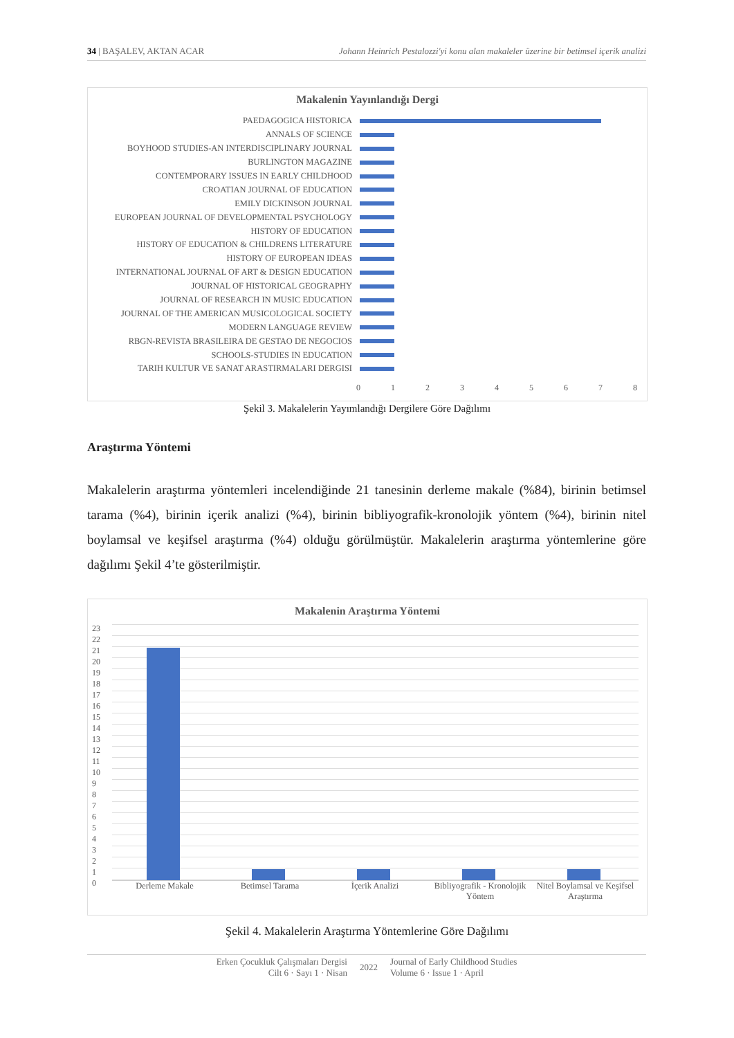34 | BAŞALEV, AKTAN ACAR Johann Heinrich Pestalozzi'yi konu alan makaleler üzerine bir betimsel içerik analizi
Makalenin Yayınlandığı Dergi
PAEDAGOGICA HISTORICA
ANNALS OF SCIENCE
BOYHOOD STUDIES-AN INTERDISCIPLINARY JOURNAL
BURLINGTON MAGAZINE
CONTEMPORARY ISSUES IN EARLY CHILDHOOD
CROATIAN JOURNAL OF EDUCATION
EMILY DICKINSON JOURNAL
EUROPEAN JOURNAL OF DEVELOPMENTAL PSYCHOLOGY
HISTORY OF EDUCATION
HISTORY OF EDUCATION & CHILDRENS LITERATURE
HISTORY OF EUROPEAN IDEAS
INTERNATIONAL JOURNAL OF ART & DESIGN EDUCATION
JOURNAL OF HISTORICAL GEOGRAPHY
JOURNAL OF RESEARCH IN MUSIC EDUCATION
JOURNAL OF THE AMERICAN MUSICOLOGICAL SOCIETY
MODERN LANGUAGE REVIEW
RBGN-REVISTA BRASILEIRA DE GESTAO DE NEGOCIOS
SCHOOLS-STUDIES IN EDUCATION
TARIH KULTUR VE SANAT ARASTIRMALARI DERGISI
012345678
Şekil 3. Makalelerin Yayımlandığı Dergilere Göre Dağılımı
Araştırma Yöntemi
Makalelerin araştırma yöntemleri incelendiğinde 21 tanesinin derleme makale (%84), birinin betimsel tarama (%4), birinin içerik analizi (%4), birinin bibliyografik-kronolojik yöntem (%4), birinin nitel boylamsal ve keşifsel araştırma (%4) olduğu görülmüştür. Makalelerin araştırma yöntemlerine göre dağılımı Şekil 4’te gösterilmiştir.
Makalenin Araştırma Yöntemi
23
22
21
20
19
18
17
16
15
14
13
12
11
10
9
8
7
6
5
4
3
2
1
0
Derleme Makale Betimsel Tarama İçerik Analizi Bibliyografik - Kronolojik Yöntem Nitel Boylamsal ve Keşifsel Araştırma
Şekil 4. Makalelerin Araştırma Yöntemlerine Göre Dağılımı
Erken Çocukluk Çalışmaları Dergisi
Cilt 6 · Sayı 1 · Nisan 2022 Journal of Early Childhood Studies
Volume 6 · Issue 1 · April